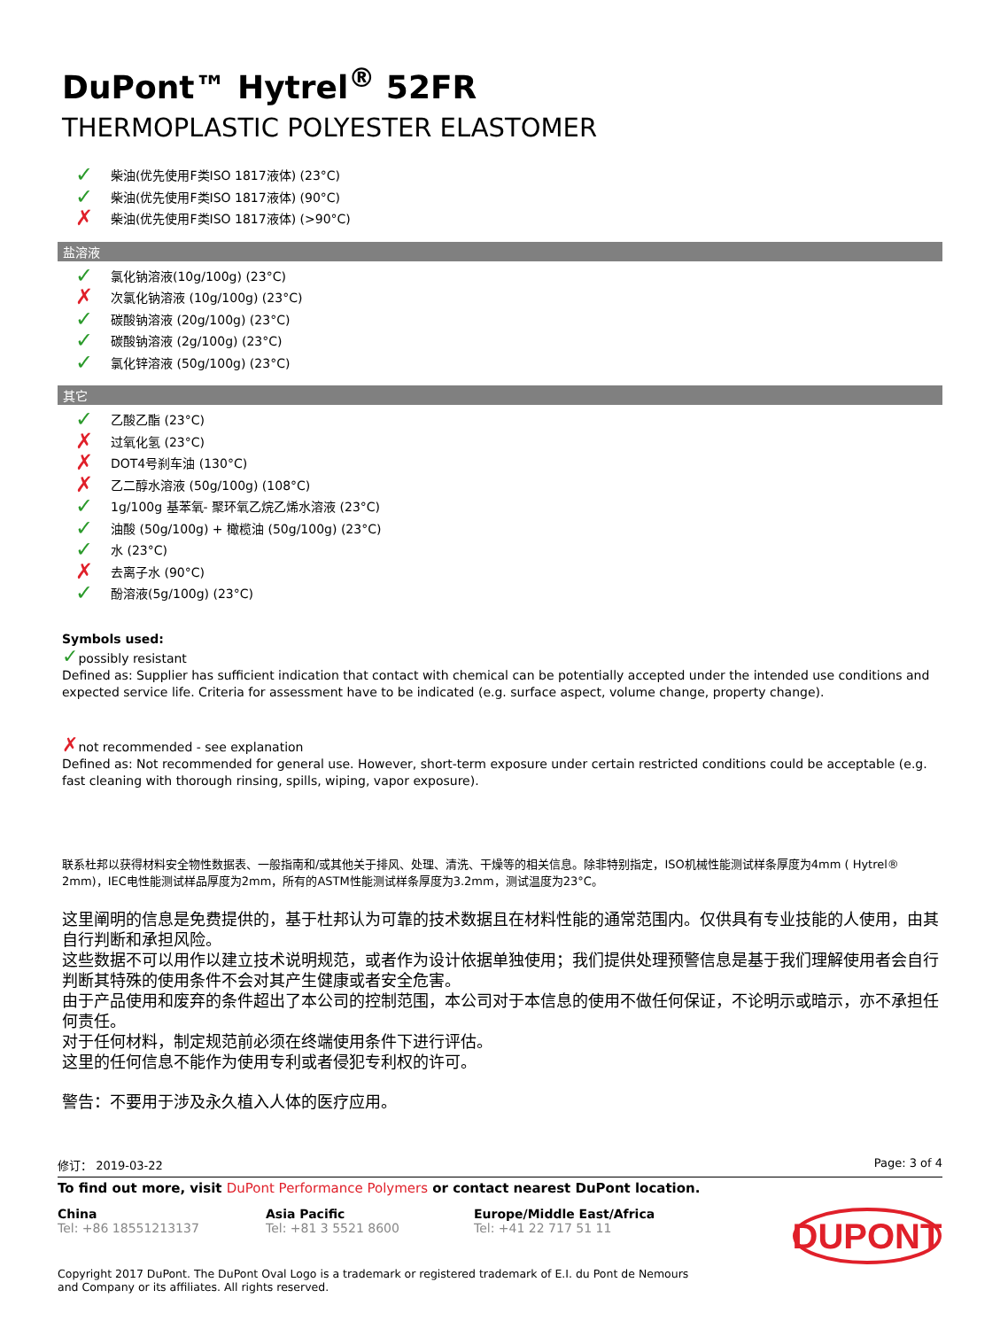DuPont™ Hytrel<sup>®</sup> 52FR
THERMOPLASTIC POLYESTER ELASTOMER
✓ 柴油(优先使用F类ISO 1817液体) (23°C)
✓ 柴油(优先使用F类ISO 1817液体) (90°C)
✗ 柴油(优先使用F类ISO 1817液体) (>90°C)
盐溶液
✓ 氯化钠溶液(10g/100g) (23°C)
✗ 次氯化钠溶液 (10g/100g) (23°C)
✓ 碳酸钠溶液 (20g/100g) (23°C)
✓ 碳酸钠溶液 (2g/100g) (23°C)
✓ 氯化锌溶液 (50g/100g) (23°C)
其它
✓ 乙酸乙酯 (23°C)
✗ 过氧化氢 (23°C)
✗ DOT4号刹车油 (130°C)
✗ 乙二醇水溶液 (50g/100g) (108°C)
✓ 1g/100g 基苯氧- 聚环氧乙烷乙烯水溶液 (23°C)
✓ 油酸 (50g/100g) + 橄榄油 (50g/100g) (23°C)
✓ 水 (23°C)
✗ 去离子水 (90°C)
✓ 酚溶液(5g/100g) (23°C)
Symbols used:
✓possibly resistant
Defined as: Supplier has sufficient indication that contact with chemical can be potentially accepted under the intended use conditions and expected service life. Criteria for assessment have to be indicated (e.g. surface aspect, volume change, property change).
✗not recommended - see explanation
Defined as: Not recommended for general use. However, short-term exposure under certain restricted conditions could be acceptable (e.g. fast cleaning with thorough rinsing, spills, wiping, vapor exposure).
联系杜邦以获得材料安全物性数据表、一般指南和/或其他关于排风、处理、清洗、干燥等的相关信息。除非特别指定，ISO机械性能测试样条厚度为4mm ( Hytrel® 2mm)，IEC电性能测试样品厚度为2mm，所有的ASTM性能测试样条厚度为3.2mm，测试温度为23°C。
这里阐明的信息是免费提供的，基于杜邦认为可靠的技术数据且在材料性能的通常范围内。仅供具有专业技能的人使用，由其自行判断和承担风险。
这些数据不可以用作以建立技术说明规范，或者作为设计依据单独使用；我们提供处理预警信息是基于我们理解使用者会自行判断其特殊的使用条件不会对其产生健康或者安全危害。
由于产品使用和废弃的条件超出了本公司的控制范围，本公司对于本信息的使用不做任何保证，不论明示或暗示，亦不承担任何责任。
对于任何材料，制定规范前必须在终端使用条件下进行评估。
这里的任何信息不能作为使用专利或者侵犯专利权的许可。
警告：不要用于涉及永久植入人体的医疗应用。
修订： 2019-03-22 Page: 3 of 4
To find out more, visit DuPont Performance Polymers or contact nearest DuPont location.
China
Tel: +86 18551213137
Asia Pacific
Tel: +81 3 5521 8600
Europe/Middle East/Africa
Tel: +41 22 717 51 11
DUPONT
Copyright 2017 DuPont. The DuPont Oval Logo is a trademark or registered trademark of E.I. du Pont de Nemours and Company or its affiliates. All rights reserved.